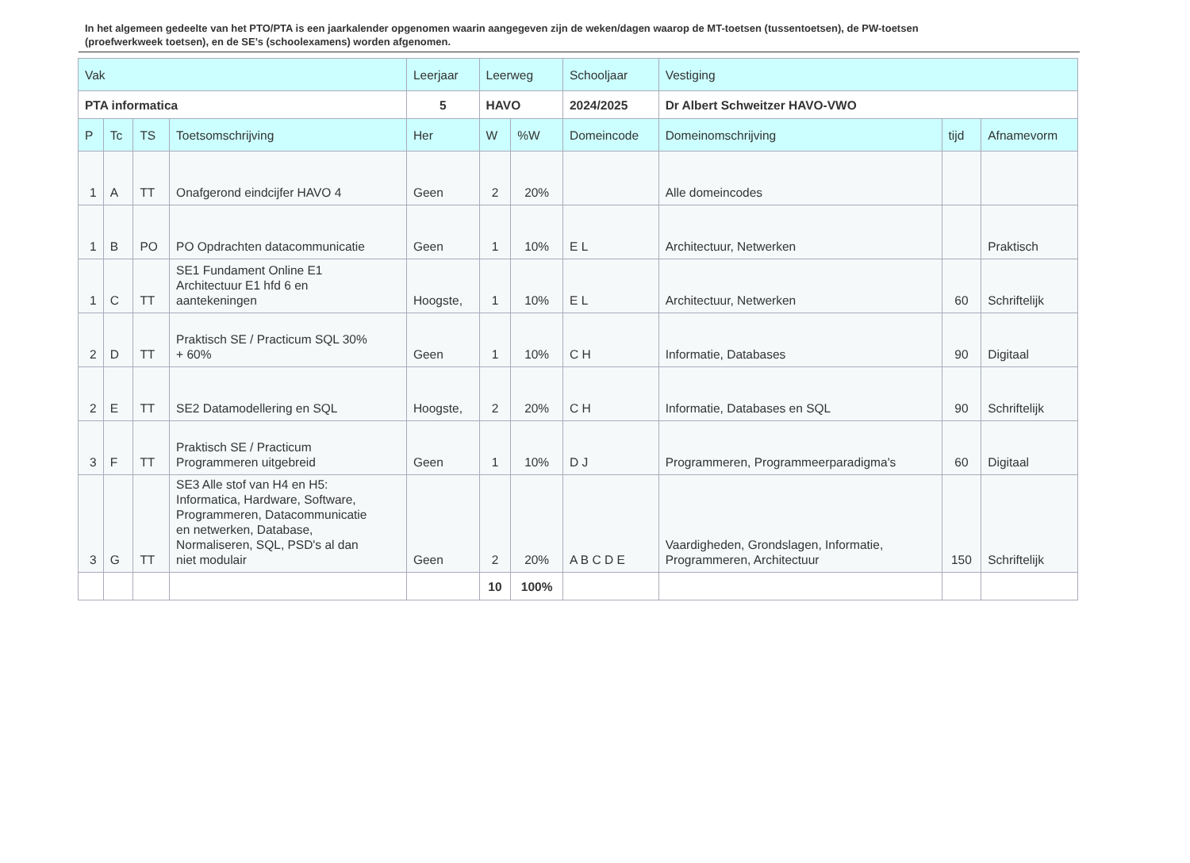In het algemeen gedeelte van het PTO/PTA is een jaarkalender opgenomen waarin aangegeven zijn de weken/dagen waarop de MT-toetsen (tussentoetsen), de PW-toetsen (proefwerkweek toetsen), en de SE’s (schoolexamens) worden afgenomen.
| Vak | | | | Leerjaar | Leerweg | | Schooljaar | Vestiging | | |
| --- | --- | --- | --- | --- | --- | --- | --- | --- | --- | --- |
| PTA informatica | | | | 5 | HAVO | | 2024/2025 | Dr Albert Schweitzer HAVO-VWO | | |
| P | Tc | TS | Toetsomschrijving | Her | W | %W | Domeincode | Domeinomschrijving | tijd | Afnamevorm |
| 1 | A | TT | Onafgerond eindcijfer HAVO 4 | Geen | 2 | 20% | | Alle domeincodes | | |
| 1 | B | PO | PO Opdrachten datacommunicatie | Geen | 1 | 10% | E L | Architectuur, Netwerken | | Praktisch |
| 1 | C | TT | SE1 Fundament Online E1 Architectuur E1 hfd 6 en aantekeningen | Hoogste, | 1 | 10% | E L | Architectuur, Netwerken | 60 | Schriftelijk |
| 2 | D | TT | Praktisch SE / Practicum SQL 30% + 60% | Geen | 1 | 10% | C H | Informatie, Databases | 90 | Digitaal |
| 2 | E | TT | SE2 Datamodellering en SQL | Hoogste, | 2 | 20% | C H | Informatie, Databases en SQL | 90 | Schriftelijk |
| 3 | F | TT | Praktisch SE / Practicum Programmeren uitgebreid | Geen | 1 | 10% | D J | Programmeren, Programmeerparadigma's | 60 | Digitaal |
| 3 | G | TT | SE3 Alle stof van H4 en H5: Informatica, Hardware, Software, Programmeren, Datacommunicatie en netwerken, Database, Normaliseren, SQL, PSD's al dan niet modulair | Geen | 2 | 20% | A B C D E | Vaardigheden, Grondslagen, Informatie, Programmeren, Architectuur | 150 | Schriftelijk |
| | | | | | 10 | 100% | | | | |